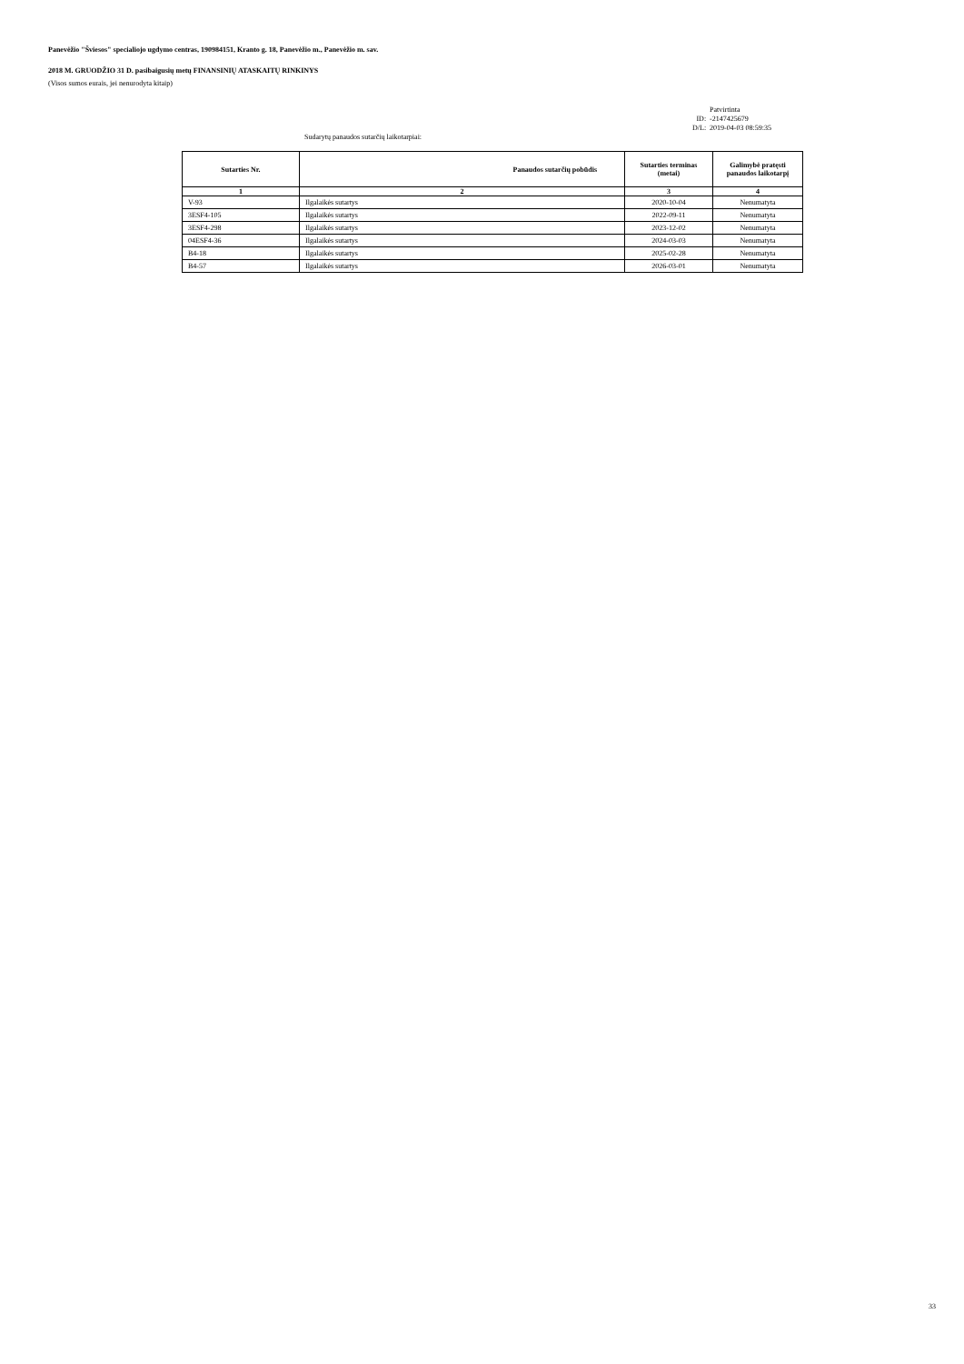Panevėžio "Šviesos" specialiojo ugdymo centras, 190984151, Kranto g. 18, Panevėžio m., Panevėžio m. sav.
2018 M. GRUODŽIO 31 D. pasibaigusių metų FINANSINIŲ ATASKAITŲ RINKINYS
(Visos sumos eurais, jei nenurodyta kitaip)
| | Patvirtinta |
| ID: | -2147425679 |
| D/L: | 2019-04-03 08:59:35 |
Sudarytų panaudos sutarčių laikotarpiai:
| Sutarties Nr. | Panaudos sutarčių pobūdis | Sutarties terminas (metai) | Galimybė pratęsti panaudos laikotarpį |
| --- | --- | --- | --- |
| 1 | 2 | 3 | 4 |
| V-93 | Ilgalaikės sutartys | 2020-10-04 | Nenumatyta |
| 3ESF4-105 | Ilgalaikės sutartys | 2022-09-11 | Nenumatyta |
| 3ESF4-298 | Ilgalaikės sutartys | 2023-12-02 | Nenumatyta |
| 04ESF4-36 | Ilgalaikės sutartys | 2024-03-03 | Nenumatyta |
| B4-18 | Ilgalaikės sutartys | 2025-02-28 | Nenumatyta |
| B4-57 | Ilgalaikės sutartys | 2026-03-01 | Nenumatyta |
33